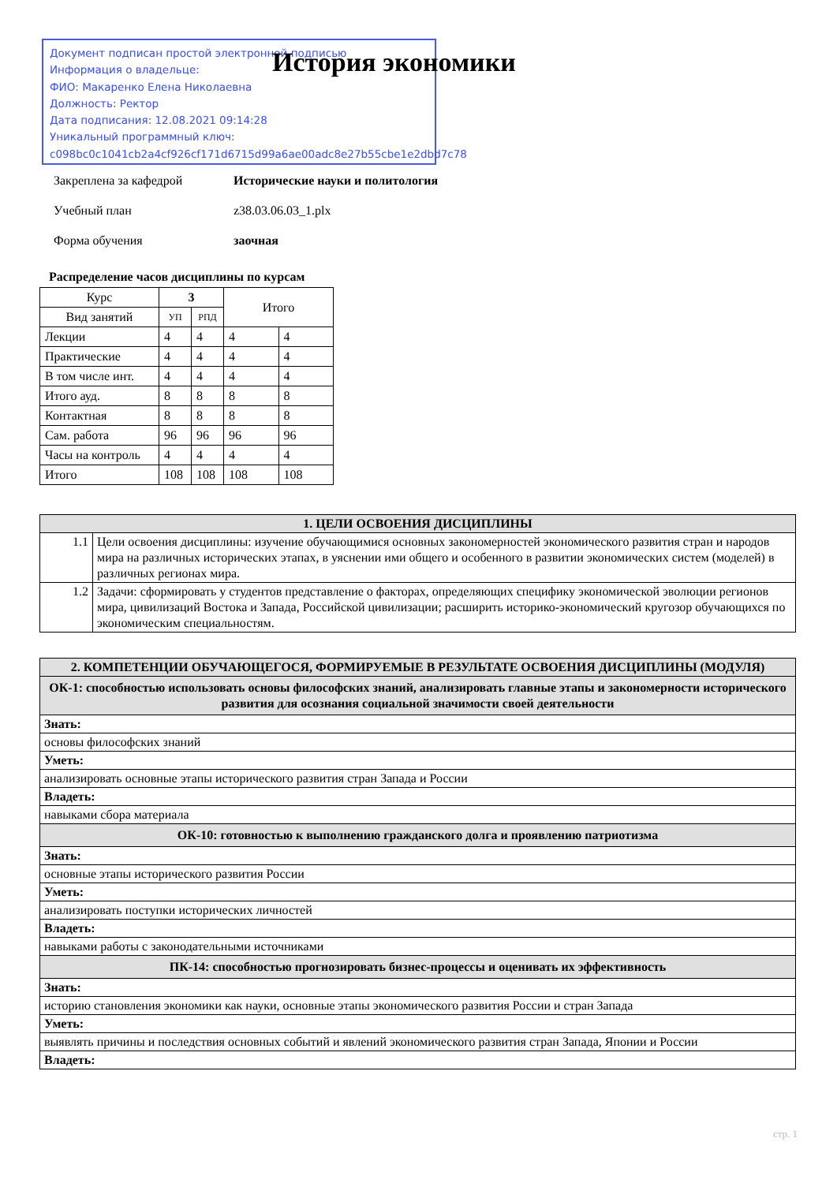Документ подписан простой электронной подписью
Информация о владельце:
ФИО: Макаренко Елена Николаевна
Должность: Ректор
Дата подписания: 12.08.2021 09:14:28
Уникальный программный ключ:
c098bc0c1041cb2a4cf926cf171d6715d99a6ae00adc8e27b55cbe1e2dbd7c78
История экономики
Закреплена за кафедрой Исторические науки и политология
Учебный план z38.03.06.03_1.plx
Форма обучения заочная
Распределение часов дисциплины по курсам
| Курс | 3 | | Итого | |
| Вид занятий | УП | РПД | | |
| Лекции | 4 | 4 | 4 | 4 |
| Практические | 4 | 4 | 4 | 4 |
| В том числе инт. | 4 | 4 | 4 | 4 |
| Итого ауд. | 8 | 8 | 8 | 8 |
| Контактная | 8 | 8 | 8 | 8 |
| Сам. работа | 96 | 96 | 96 | 96 |
| Часы на контроль | 4 | 4 | 4 | 4 |
| Итого | 108 | 108 | 108 | 108 |
| 1. ЦЕЛИ ОСВОЕНИЯ ДИСЦИПЛИНЫ | |
| 1.1 | Цели освоения дисциплины: изучение обучающимися основных закономерностей экономического развития стран и народов мира на различных исторических этапах, в уяснении ими общего и особенного в развитии экономических систем (моделей) в различных регионах мира. |
| 1.2 | Задачи: сформировать у студентов представление о факторах, определяющих специфику экономической эволюции регионов мира, цивилизаций Востока и Запада, Российской цивилизации; расширить историко-экономический кругозор обучающихся по экономическим специальностям. |
| 2. КОМПЕТЕНЦИИ ОБУЧАЮЩЕГОСЯ, ФОРМИРУЕМЫЕ В РЕЗУЛЬТАТЕ ОСВОЕНИЯ ДИСЦИПЛИНЫ (МОДУЛЯ) |
| ОК-1: способностью использовать основы философских знаний, анализировать главные этапы и закономерности исторического развития для осознания социальной значимости своей деятельности |
| Знать: |
| основы философских знаний |
| Уметь: |
| анализировать основные этапы исторического развития стран Запада и России |
| Владеть: |
| навыками сбора материала |
| ОК-10: готовностью к выполнению гражданского долга и проявлению патриотизма |
| Знать: |
| основные этапы исторического развития России |
| Уметь: |
| анализировать поступки исторических личностей |
| Владеть: |
| навыками работы с законодательными источниками |
| ПК-14: способностью прогнозировать бизнес-процессы и оценивать их эффективность |
| Знать: |
| историю становления экономики как науки, основные этапы экономического развития России и стран Запада |
| Уметь: |
| выявлять причины и последствия основных событий и явлений экономического развития стран Запада, Японии и России |
| Владеть: |
стр. 1